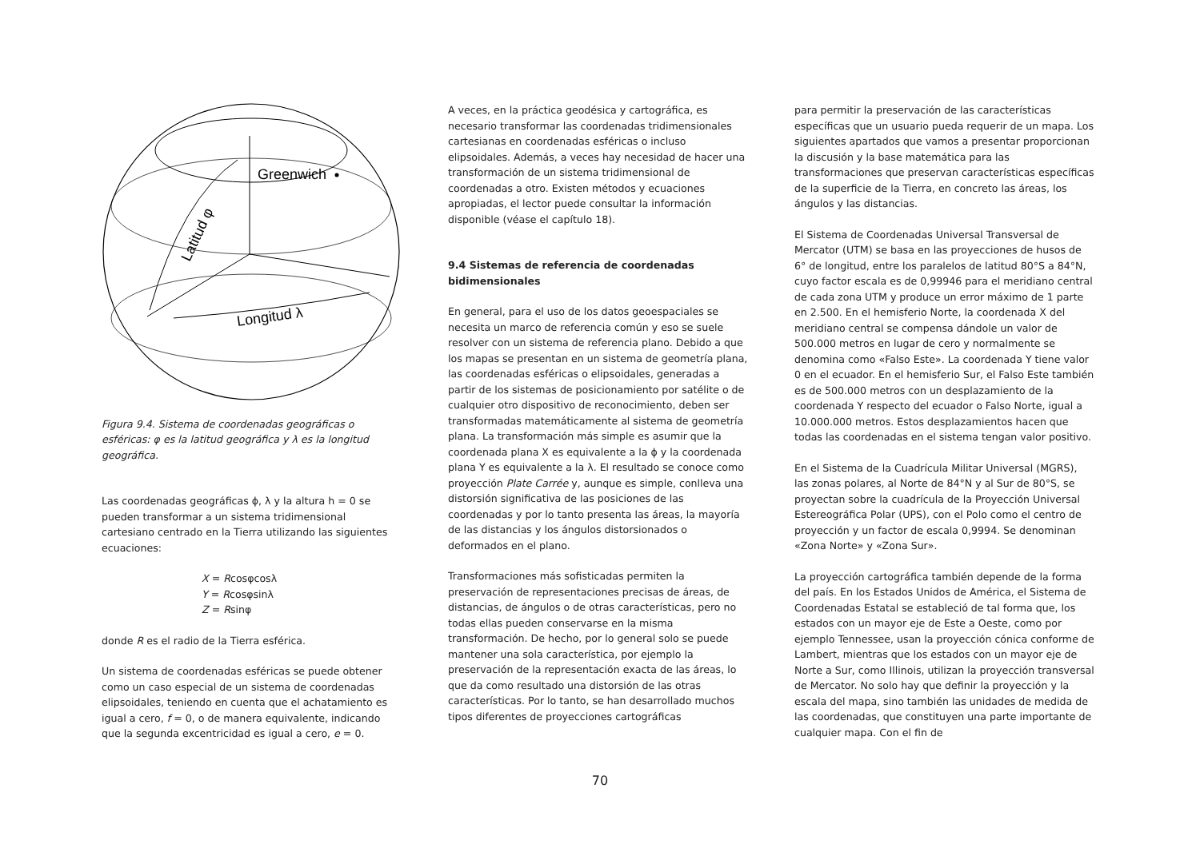Greenwich
Latitud φ
Longitud λ
Figura 9.4. Sistema de coordenadas geográficas o esféricas: φ es la latitud geográfica y λ es la longitud geográfica.
Las coordenadas geográficas ϕ, λ y la altura h = 0 se pueden transformar a un sistema tridimensional cartesiano centrado en la Tierra utilizando las siguientes ecuaciones:
X = Rcosφcosλ
Y = Rcosφsinλ
Z = Rsinφ
donde R es el radio de la Tierra esférica.
Un sistema de coordenadas esféricas se puede obtener como un caso especial de un sistema de coordenadas elipsoidales, teniendo en cuenta que el achatamiento es igual a cero, f = 0, o de manera equivalente, indicando que la segunda excentricidad es igual a cero, e = 0.
A veces, en la práctica geodésica y cartográfica, es necesario transformar las coordenadas tridimensionales cartesianas en coordenadas esféricas o incluso elipsoidales. Además, a veces hay necesidad de hacer una transformación de un sistema tridimensional de coordenadas a otro. Existen métodos y ecuaciones apropiadas, el lector puede consultar la información disponible (véase el capítulo 18).
9.4 Sistemas de referencia de coordenadas bidimensionales
En general, para el uso de los datos geoespaciales se necesita un marco de referencia común y eso se suele resolver con un sistema de referencia plano. Debido a que los mapas se presentan en un sistema de geometría plana, las coordenadas esféricas o elipsoidales, generadas a partir de los sistemas de posicionamiento por satélite o de cualquier otro dispositivo de reconocimiento, deben ser transformadas matemáticamente al sistema de geometría plana. La transformación más simple es asumir que la coordenada plana X es equivalente a la ϕ y la coordenada plana Y es equivalente a la λ. El resultado se conoce como proyección Plate Carrée y, aunque es simple, conlleva una distorsión significativa de las posiciones de las coordenadas y por lo tanto presenta las áreas, la mayoría de las distancias y los ángulos distorsionados o deformados en el plano.
Transformaciones más sofisticadas permiten la preservación de representaciones precisas de áreas, de distancias, de ángulos o de otras características, pero no todas ellas pueden conservarse en la misma transformación. De hecho, por lo general solo se puede mantener una sola característica, por ejemplo la preservación de la representación exacta de las áreas, lo que da como resultado una distorsión de las otras características. Por lo tanto, se han desarrollado muchos tipos diferentes de proyecciones cartográficas
para permitir la preservación de las características específicas que un usuario pueda requerir de un mapa. Los siguientes apartados que vamos a presentar proporcionan la discusión y la base matemática para las transformaciones que preservan características específicas de la superficie de la Tierra, en concreto las áreas, los ángulos y las distancias.
El Sistema de Coordenadas Universal Transversal de Mercator (UTM) se basa en las proyecciones de husos de 6° de longitud, entre los paralelos de latitud 80°S a 84°N, cuyo factor escala es de 0,99946 para el meridiano central de cada zona UTM y produce un error máximo de 1 parte en 2.500. En el hemisferio Norte, la coordenada X del meridiano central se compensa dándole un valor de 500.000 metros en lugar de cero y normalmente se denomina como «Falso Este». La coordenada Y tiene valor 0 en el ecuador. En el hemisferio Sur, el Falso Este también es de 500.000 metros con un desplazamiento de la coordenada Y respecto del ecuador o Falso Norte, igual a 10.000.000 metros. Estos desplazamientos hacen que todas las coordenadas en el sistema tengan valor positivo.
En el Sistema de la Cuadrícula Militar Universal (MGRS), las zonas polares, al Norte de 84°N y al Sur de 80°S, se proyectan sobre la cuadrícula de la Proyección Universal Estereográfica Polar (UPS), con el Polo como el centro de proyección y un factor de escala 0,9994. Se denominan «Zona Norte» y «Zona Sur».
La proyección cartográfica también depende de la forma del país. En los Estados Unidos de América, el Sistema de Coordenadas Estatal se estableció de tal forma que, los estados con un mayor eje de Este a Oeste, como por ejemplo Tennessee, usan la proyección cónica conforme de Lambert, mientras que los estados con un mayor eje de Norte a Sur, como Illinois, utilizan la proyección transversal de Mercator. No solo hay que definir la proyección y la escala del mapa, sino también las unidades de medida de las coordenadas, que constituyen una parte importante de cualquier mapa. Con el fin de
70